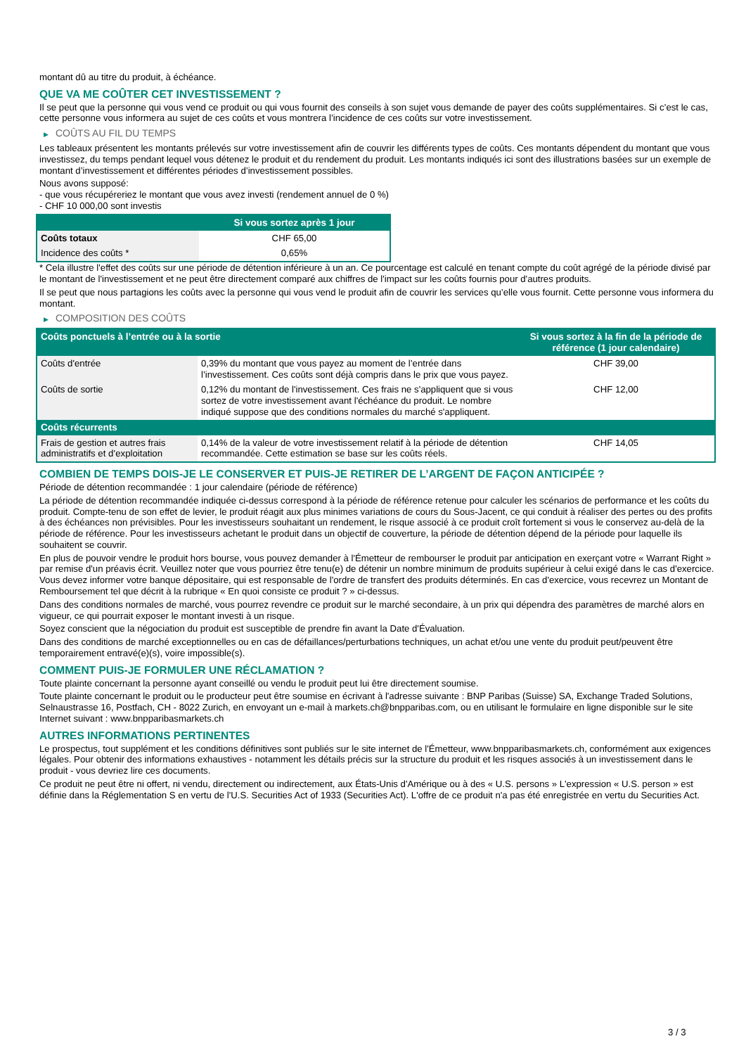montant dû au titre du produit, à échéance.
QUE VA ME COÛTER CET INVESTISSEMENT ?
Il se peut que la personne qui vous vend ce produit ou qui vous fournit des conseils à son sujet vous demande de payer des coûts supplémentaires. Si c’est le cas, cette personne vous informera au sujet de ces coûts et vous montrera l’incidence de ces coûts sur votre investissement.
▶ COÛTS AU FIL DU TEMPS
Les tableaux présentent les montants prélevés sur votre investissement afin de couvrir les différents types de coûts. Ces montants dépendent du montant que vous investissez, du temps pendant lequel vous détenez le produit et du rendement du produit. Les montants indiqués ici sont des illustrations basées sur un exemple de montant d’investissement et différentes périodes d’investissement possibles.
Nous avons supposé:
- que vous récupéreriez le montant que vous avez investi (rendement annuel de 0 %)
- CHF 10 000,00 sont investis
| | Si vous sortez après 1 jour |
| --- | --- |
| Coûts totaux | CHF 65,00 |
| Incidence des coûts * | 0,65% |
* Cela illustre l'effet des coûts sur une période de détention inférieure à un an. Ce pourcentage est calculé en tenant compte du coût agrégé de la période divisé par le montant de l'investissement et ne peut être directement comparé aux chiffres de l'impact sur les coûts fournis pour d'autres produits.
Il se peut que nous partagions les coûts avec la personne qui vous vend le produit afin de couvrir les services qu’elle vous fournit. Cette personne vous informera du montant.
▶ COMPOSITION DES COÛTS
| Coûts ponctuels à l’entrée ou à la sortie | | Si vous sortez à la fin de la période de référence (1 jour calendaire) |
| --- | --- | --- |
| Coûts d'entrée | 0,39% du montant que vous payez au moment de l’entrée dans l’investissement. Ces coûts sont déjà compris dans le prix que vous payez. | CHF 39,00 |
| Coûts de sortie | 0,12% du montant de l'investissement. Ces frais ne s'appliquent que si vous sortez de votre investissement avant l'échéance du produit. Le nombre indiqué suppose que des conditions normales du marché s'appliquent. | CHF 12,00 |
| Coûts récurrents | | |
| Frais de gestion et autres frais administratifs et d’exploitation | 0,14% de la valeur de votre investissement relatif à la période de détention recommandée. Cette estimation se base sur les coûts réels. | CHF 14,05 |
COMBIEN DE TEMPS DOIS-JE LE CONSERVER ET PUIS-JE RETIRER DE L’ARGENT DE FAÇON ANTICIPÉE ?
Période de détention recommandée : 1 jour calendaire (période de référence)
La période de détention recommandée indiquée ci-dessus correspond à la période de référence retenue pour calculer les scénarios de performance et les coûts du produit. Compte-tenu de son effet de levier, le produit réagit aux plus minimes variations de cours du Sous-Jacent, ce qui conduit à réaliser des pertes ou des profits à des échéances non prévisibles. Pour les investisseurs souhaitant un rendement, le risque associé à ce produit croît fortement si vous le conservez au-delà de la période de référence. Pour les investisseurs achetant le produit dans un objectif de couverture, la période de détention dépend de la période pour laquelle ils souhaitent se couvrir.
En plus de pouvoir vendre le produit hors bourse, vous pouvez demander à l'Émetteur de rembourser le produit par anticipation en exerçant votre « Warrant Right » par remise d'un préavis écrit. Veuillez noter que vous pourriez être tenu(e) de détenir un nombre minimum de produits supérieur à celui exigé dans le cas d'exercice. Vous devez informer votre banque dépositaire, qui est responsable de l'ordre de transfert des produits déterminés. En cas d'exercice, vous recevrez un Montant de Remboursement tel que décrit à la rubrique « En quoi consiste ce produit ? » ci-dessus.
Dans des conditions normales de marché, vous pourrez revendre ce produit sur le marché secondaire, à un prix qui dépendra des paramètres de marché alors en vigueur, ce qui pourrait exposer le montant investi à un risque.
Soyez conscient que la négociation du produit est susceptible de prendre fin avant la Date d'Évaluation.
Dans des conditions de marché exceptionnelles ou en cas de défaillances/perturbations techniques, un achat et/ou une vente du produit peut/peuvent être temporairement entravé(e)(s), voire impossible(s).
COMMENT PUIS-JE FORMULER UNE RÉCLAMATION ?
Toute plainte concernant la personne ayant conseillé ou vendu le produit peut lui être directement soumise.
Toute plainte concernant le produit ou le producteur peut être soumise en écrivant à l'adresse suivante : BNP Paribas (Suisse) SA, Exchange Traded Solutions, Selnaustrasse 16, Postfach, CH - 8022 Zurich, en envoyant un e-mail à markets.ch@bnpparibas.com, ou en utilisant le formulaire en ligne disponible sur le site Internet suivant : www.bnpparibasmarkets.ch
AUTRES INFORMATIONS PERTINENTES
Le prospectus, tout supplément et les conditions définitives sont publiés sur le site internet de l'Émetteur, www.bnpparibasmarkets.ch, conformément aux exigences légales. Pour obtenir des informations exhaustives - notamment les détails précis sur la structure du produit et les risques associés à un investissement dans le produit - vous devriez lire ces documents.
Ce produit ne peut être ni offert, ni vendu, directement ou indirectement, aux États-Unis d'Amérique ou à des « U.S. persons » L'expression « U.S. person » est définie dans la Réglementation S en vertu de l'U.S. Securities Act of 1933 (Securities Act). L'offre de ce produit n'a pas été enregistrée en vertu du Securities Act.
3 / 3